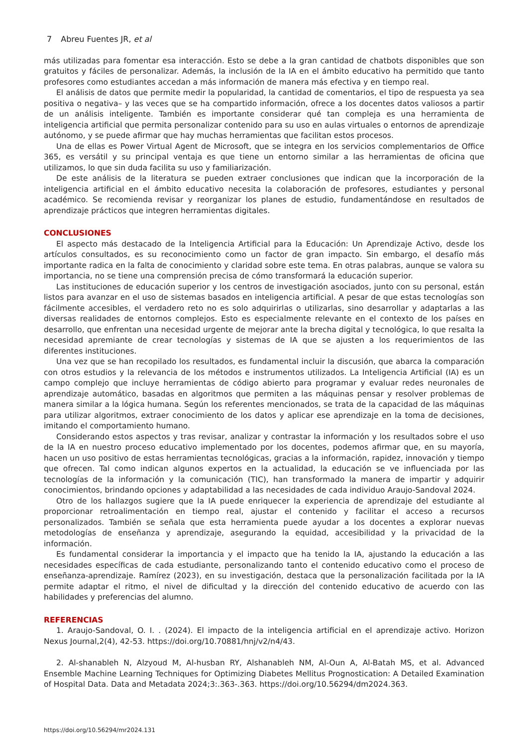7 Abreu Fuentes JR, et al
más utilizadas para fomentar esa interacción. Esto se debe a la gran cantidad de chatbots disponibles que son gratuitos y fáciles de personalizar. Además, la inclusión de la IA en el ámbito educativo ha permitido que tanto profesores como estudiantes accedan a más información de manera más efectiva y en tiempo real.
El análisis de datos que permite medir la popularidad, la cantidad de comentarios, el tipo de respuesta ya sea positiva o negativa– y las veces que se ha compartido información, ofrece a los docentes datos valiosos a partir de un análisis inteligente. También es importante considerar qué tan compleja es una herramienta de inteligencia artificial que permita personalizar contenido para su uso en aulas virtuales o entornos de aprendizaje autónomo, y se puede afirmar que hay muchas herramientas que facilitan estos procesos.
Una de ellas es Power Virtual Agent de Microsoft, que se integra en los servicios complementarios de Office 365, es versátil y su principal ventaja es que tiene un entorno similar a las herramientas de oficina que utilizamos, lo que sin duda facilita su uso y familiarización.
De este análisis de la literatura se pueden extraer conclusiones que indican que la incorporación de la inteligencia artificial en el ámbito educativo necesita la colaboración de profesores, estudiantes y personal académico. Se recomienda revisar y reorganizar los planes de estudio, fundamentándose en resultados de aprendizaje prácticos que integren herramientas digitales.
CONCLUSIONES
El aspecto más destacado de la Inteligencia Artificial para la Educación: Un Aprendizaje Activo, desde los artículos consultados, es su reconocimiento como un factor de gran impacto. Sin embargo, el desafío más importante radica en la falta de conocimiento y claridad sobre este tema. En otras palabras, aunque se valora su importancia, no se tiene una comprensión precisa de cómo transformará la educación superior.
Las instituciones de educación superior y los centros de investigación asociados, junto con su personal, están listos para avanzar en el uso de sistemas basados en inteligencia artificial. A pesar de que estas tecnologías son fácilmente accesibles, el verdadero reto no es solo adquirirlas o utilizarlas, sino desarrollar y adaptarlas a las diversas realidades de entornos complejos. Esto es especialmente relevante en el contexto de los países en desarrollo, que enfrentan una necesidad urgente de mejorar ante la brecha digital y tecnológica, lo que resalta la necesidad apremiante de crear tecnologías y sistemas de IA que se ajusten a los requerimientos de las diferentes instituciones.
Una vez que se han recopilado los resultados, es fundamental incluir la discusión, que abarca la comparación con otros estudios y la relevancia de los métodos e instrumentos utilizados. La Inteligencia Artificial (IA) es un campo complejo que incluye herramientas de código abierto para programar y evaluar redes neuronales de aprendizaje automático, basadas en algoritmos que permiten a las máquinas pensar y resolver problemas de manera similar a la lógica humana. Según los referentes mencionados, se trata de la capacidad de las máquinas para utilizar algoritmos, extraer conocimiento de los datos y aplicar ese aprendizaje en la toma de decisiones, imitando el comportamiento humano.
Considerando estos aspectos y tras revisar, analizar y contrastar la información y los resultados sobre el uso de la IA en nuestro proceso educativo implementado por los docentes, podemos afirmar que, en su mayoría, hacen un uso positivo de estas herramientas tecnológicas, gracias a la información, rapidez, innovación y tiempo que ofrecen. Tal como indican algunos expertos en la actualidad, la educación se ve influenciada por las tecnologías de la información y la comunicación (TIC), han transformado la manera de impartir y adquirir conocimientos, brindando opciones y adaptabilidad a las necesidades de cada individuo Araujo-Sandoval 2024.
Otro de los hallazgos sugiere que la IA puede enriquecer la experiencia de aprendizaje del estudiante al proporcionar retroalimentación en tiempo real, ajustar el contenido y facilitar el acceso a recursos personalizados. También se señala que esta herramienta puede ayudar a los docentes a explorar nuevas metodologías de enseñanza y aprendizaje, asegurando la equidad, accesibilidad y la privacidad de la información.
Es fundamental considerar la importancia y el impacto que ha tenido la IA, ajustando la educación a las necesidades específicas de cada estudiante, personalizando tanto el contenido educativo como el proceso de enseñanza-aprendizaje. Ramírez (2023), en su investigación, destaca que la personalización facilitada por la IA permite adaptar el ritmo, el nivel de dificultad y la dirección del contenido educativo de acuerdo con las habilidades y preferencias del alumno.
REFERENCIAS
1. Araujo-Sandoval, O. I. . (2024). El impacto de la inteligencia artificial en el aprendizaje activo. Horizon Nexus Journal,2(4), 42-53. https://doi.org/10.70881/hnj/v2/n4/43.
2. Al-shanableh N, Alzyoud M, Al-husban RY, Alshanableh NM, Al-Oun A, Al-Batah MS, et al. Advanced Ensemble Machine Learning Techniques for Optimizing Diabetes Mellitus Prognostication: A Detailed Examination of Hospital Data. Data and Metadata 2024;3:.363-.363. https://doi.org/10.56294/dm2024.363.
https://doi.org/10.56294/mr2024.131